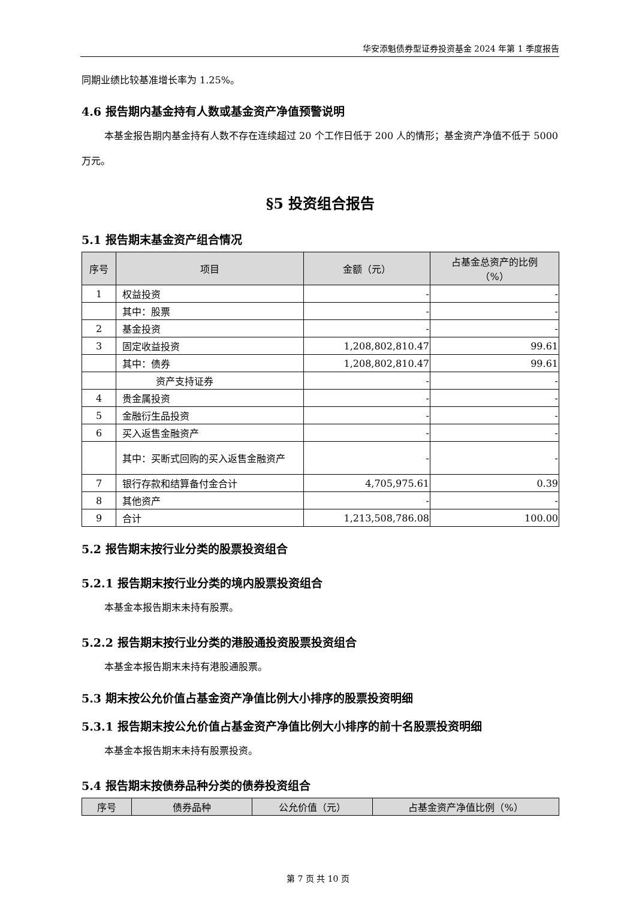华安添魁债券型证券投资基金 2024 年第 1 季度报告
同期业绩比较基准增长率为 1.25%。
4.6 报告期内基金持有人数或基金资产净值预警说明
本基金报告期内基金持有人数不存在连续超过 20 个工作日低于 200 人的情形；基金资产净值不低于 5000 万元。
§5 投资组合报告
5.1 报告期末基金资产组合情况
| 序号 | 项目 | 金额（元） | 占基金总资产的比例 （%） |
| --- | --- | --- | --- |
| 1 | 权益投资 | - | - |
| | 其中：股票 | - | - |
| 2 | 基金投资 | - | - |
| 3 | 固定收益投资 | 1,208,802,810.47 | 99.61 |
| | 其中：债券 | 1,208,802,810.47 | 99.61 |
| | 资产支持证券 | - | - |
| 4 | 贵金属投资 | - | - |
| 5 | 金融衍生品投资 | - | - |
| 6 | 买入返售金融资产 | - | - |
| | 其中：买断式回购的买入返售金融资产 | - | - |
| 7 | 银行存款和结算备付金合计 | 4,705,975.61 | 0.39 |
| 8 | 其他资产 | - | - |
| 9 | 合计 | 1,213,508,786.08 | 100.00 |
5.2 报告期末按行业分类的股票投资组合
5.2.1 报告期末按行业分类的境内股票投资组合
本基金本报告期末未持有股票。
5.2.2 报告期末按行业分类的港股通投资股票投资组合
本基金本报告期末未持有港股通股票。
5.3 期末按公允价值占基金资产净值比例大小排序的股票投资明细
5.3.1 报告期末按公允价值占基金资产净值比例大小排序的前十名股票投资明细
本基金本报告期末未持有股票投资。
5.4 报告期末按债券品种分类的债券投资组合
| 序号 | 债券品种 | 公允价值（元） | 占基金资产净值比例（%） |
| --- | --- | --- | --- |
第 7 页 共 10 页